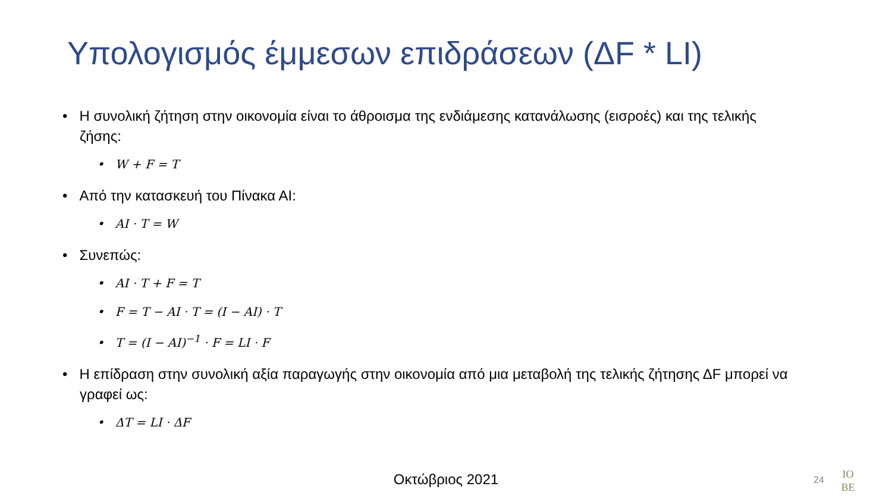Υπολογισμός έμμεσων επιδράσεων (ΔF * LI)
• Η συνολική ζήτηση στην οικονομία είναι το άθροισμα της ενδιάμεσης κατανάλωσης (εισροές) και της τελικής ζήσης:
• W + F = T
• Από την κατασκευή του Πίνακα ΑΙ:
• AI · T = W
• Συνεπώς:
• AI · T + F = T
• F = T − AI · T = (I − AI) · T
• T = (I − AI)<sup>−1</sup> · F = LI · F
• Η επίδραση στην συνολική αξία παραγωγής στην οικονομία από μια μεταβολή της τελικής ζήτησης ΔF μπορεί να γραφεί ως:
• ΔT = LI · ΔF
Οκτώβριος 2021 24
IO
BE